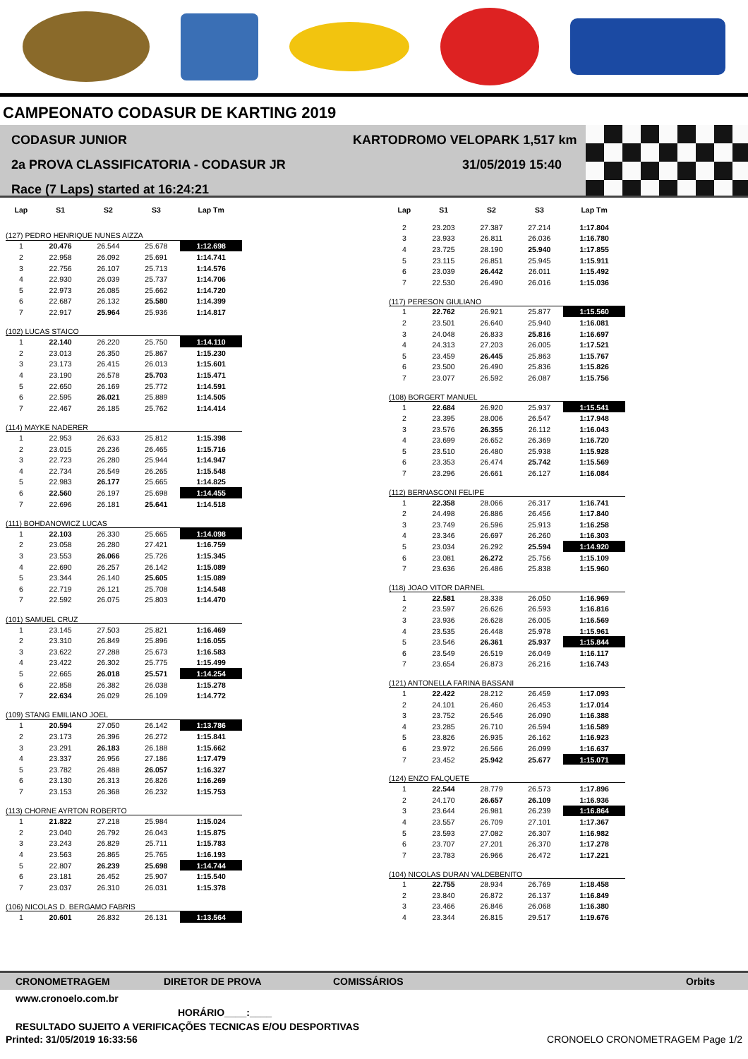CAMPEONATO CODASUR DE KARTING 2019
CODASUR JUNIOR
2a PROVA CLASSIFICATORIA - CODASUR JR
Race (7 Laps) started at 16:24:21
KARTODROMO VELOPARK 1,517 km
31/05/2019 15:40
| Lap | S1 | S2 | S3 | Lap Tm |
| --- | --- | --- | --- | --- |
| (127) PEDRO HENRIQUE NUNES AIZZA | | | | |
| 1 | 20.476 | 26.544 | 25.678 | 1:12.698 |
| 2 | 22.958 | 26.092 | 25.691 | 1:14.741 |
| 3 | 22.756 | 26.107 | 25.713 | 1:14.576 |
| 4 | 22.930 | 26.039 | 25.737 | 1:14.706 |
| 5 | 22.973 | 26.085 | 25.662 | 1:14.720 |
| 6 | 22.687 | 26.132 | 25.580 | 1:14.399 |
| 7 | 22.917 | 25.964 | 25.936 | 1:14.817 |
| (102) LUCAS STAICO | | | | |
| 1 | 22.140 | 26.220 | 25.750 | 1:14.110 |
| 2 | 23.013 | 26.350 | 25.867 | 1:15.230 |
| 3 | 23.173 | 26.415 | 26.013 | 1:15.601 |
| 4 | 23.190 | 26.578 | 25.703 | 1:15.471 |
| 5 | 22.650 | 26.169 | 25.772 | 1:14.591 |
| 6 | 22.595 | 26.021 | 25.889 | 1:14.505 |
| 7 | 22.467 | 26.185 | 25.762 | 1:14.414 |
| (114) MAYKE NADERER | | | | |
| 1 | 22.953 | 26.633 | 25.812 | 1:15.398 |
| 2 | 23.015 | 26.236 | 26.465 | 1:15.716 |
| 3 | 22.723 | 26.280 | 25.944 | 1:14.947 |
| 4 | 22.734 | 26.549 | 26.265 | 1:15.548 |
| 5 | 22.983 | 26.177 | 25.665 | 1:14.825 |
| 6 | 22.560 | 26.197 | 25.698 | 1:14.455 |
| 7 | 22.696 | 26.181 | 25.641 | 1:14.518 |
| (111) BOHDANOWICZ LUCAS | | | | |
| 1 | 22.103 | 26.330 | 25.665 | 1:14.098 |
| 2 | 23.058 | 26.280 | 27.421 | 1:16.759 |
| 3 | 23.553 | 26.066 | 25.726 | 1:15.345 |
| 4 | 22.690 | 26.257 | 26.142 | 1:15.089 |
| 5 | 23.344 | 26.140 | 25.605 | 1:15.089 |
| 6 | 22.719 | 26.121 | 25.708 | 1:14.548 |
| 7 | 22.592 | 26.075 | 25.803 | 1:14.470 |
| (101) SAMUEL CRUZ | | | | |
| 1 | 23.145 | 27.503 | 25.821 | 1:16.469 |
| 2 | 23.310 | 26.849 | 25.896 | 1:16.055 |
| 3 | 23.622 | 27.288 | 25.673 | 1:16.583 |
| 4 | 23.422 | 26.302 | 25.775 | 1:15.499 |
| 5 | 22.665 | 26.018 | 25.571 | 1:14.254 |
| 6 | 22.858 | 26.382 | 26.038 | 1:15.278 |
| 7 | 22.634 | 26.029 | 26.109 | 1:14.772 |
| (109) STANG EMILIANO JOEL | | | | |
| 1 | 20.594 | 27.050 | 26.142 | 1:13.786 |
| 2 | 23.173 | 26.396 | 26.272 | 1:15.841 |
| 3 | 23.291 | 26.183 | 26.188 | 1:15.662 |
| 4 | 23.337 | 26.956 | 27.186 | 1:17.479 |
| 5 | 23.782 | 26.488 | 26.057 | 1:16.327 |
| 6 | 23.130 | 26.313 | 26.826 | 1:16.269 |
| 7 | 23.153 | 26.368 | 26.232 | 1:15.753 |
| (113) CHORNE AYRTON ROBERTO | | | | |
| 1 | 21.822 | 27.218 | 25.984 | 1:15.024 |
| 2 | 23.040 | 26.792 | 26.043 | 1:15.875 |
| 3 | 23.243 | 26.829 | 25.711 | 1:15.783 |
| 4 | 23.563 | 26.865 | 25.765 | 1:16.193 |
| 5 | 22.807 | 26.239 | 25.698 | 1:14.744 |
| 6 | 23.181 | 26.452 | 25.907 | 1:15.540 |
| 7 | 23.037 | 26.310 | 26.031 | 1:15.378 |
| (106) NICOLAS D. BERGAMO FABRIS | | | | |
| 1 | 20.601 | 26.832 | 26.131 | 1:13.564 |
| Lap | S1 | S2 | S3 | Lap Tm |
| --- | --- | --- | --- | --- |
| 2 | 23.203 | 27.387 | 27.214 | 1:17.804 |
| 3 | 23.933 | 26.811 | 26.036 | 1:16.780 |
| 4 | 23.725 | 28.190 | 25.940 | 1:17.855 |
| 5 | 23.115 | 26.851 | 25.945 | 1:15.911 |
| 6 | 23.039 | 26.442 | 26.011 | 1:15.492 |
| 7 | 22.530 | 26.490 | 26.016 | 1:15.036 |
| (117) PERESON GIULIANO | | | | |
| 1 | 22.762 | 26.921 | 25.877 | 1:15.560 |
| 2 | 23.501 | 26.640 | 25.940 | 1:16.081 |
| 3 | 24.048 | 26.833 | 25.816 | 1:16.697 |
| 4 | 24.313 | 27.203 | 26.005 | 1:17.521 |
| 5 | 23.459 | 26.445 | 25.863 | 1:15.767 |
| 6 | 23.500 | 26.490 | 25.836 | 1:15.826 |
| 7 | 23.077 | 26.592 | 26.087 | 1:15.756 |
| (108) BORGERT MANUEL | | | | |
| 1 | 22.684 | 26.920 | 25.937 | 1:15.541 |
| 2 | 23.395 | 28.006 | 26.547 | 1:17.948 |
| 3 | 23.576 | 26.355 | 26.112 | 1:16.043 |
| 4 | 23.699 | 26.652 | 26.369 | 1:16.720 |
| 5 | 23.510 | 26.480 | 25.938 | 1:15.928 |
| 6 | 23.353 | 26.474 | 25.742 | 1:15.569 |
| 7 | 23.296 | 26.661 | 26.127 | 1:16.084 |
| (112) BERNASCONI FELIPE | | | | |
| 1 | 22.358 | 28.066 | 26.317 | 1:16.741 |
| 2 | 24.498 | 26.886 | 26.456 | 1:17.840 |
| 3 | 23.749 | 26.596 | 25.913 | 1:16.258 |
| 4 | 23.346 | 26.697 | 26.260 | 1:16.303 |
| 5 | 23.034 | 26.292 | 25.594 | 1:14.920 |
| 6 | 23.081 | 26.272 | 25.756 | 1:15.109 |
| 7 | 23.636 | 26.486 | 25.838 | 1:15.960 |
| (118) JOAO VITOR DARNEL | | | | |
| 1 | 22.581 | 28.338 | 26.050 | 1:16.969 |
| 2 | 23.597 | 26.626 | 26.593 | 1:16.816 |
| 3 | 23.936 | 26.628 | 26.005 | 1:16.569 |
| 4 | 23.535 | 26.448 | 25.978 | 1:15.961 |
| 5 | 23.546 | 26.361 | 25.937 | 1:15.844 |
| 6 | 23.549 | 26.519 | 26.049 | 1:16.117 |
| 7 | 23.654 | 26.873 | 26.216 | 1:16.743 |
| (121) ANTONELLA FARINA BASSANI | | | | |
| 1 | 22.422 | 28.212 | 26.459 | 1:17.093 |
| 2 | 24.101 | 26.460 | 26.453 | 1:17.014 |
| 3 | 23.752 | 26.546 | 26.090 | 1:16.388 |
| 4 | 23.285 | 26.710 | 26.594 | 1:16.589 |
| 5 | 23.826 | 26.935 | 26.162 | 1:16.923 |
| 6 | 23.972 | 26.566 | 26.099 | 1:16.637 |
| 7 | 23.452 | 25.942 | 25.677 | 1:15.071 |
| (124) ENZO FALQUETE | | | | |
| 1 | 22.544 | 28.779 | 26.573 | 1:17.896 |
| 2 | 24.170 | 26.657 | 26.109 | 1:16.936 |
| 3 | 23.644 | 26.981 | 26.239 | 1:16.864 |
| 4 | 23.557 | 26.709 | 27.101 | 1:17.367 |
| 5 | 23.593 | 27.082 | 26.307 | 1:16.982 |
| 6 | 23.707 | 27.201 | 26.370 | 1:17.278 |
| 7 | 23.783 | 26.966 | 26.472 | 1:17.221 |
| (104) NICOLAS DURAN VALDEBENITO | | | | |
| 1 | 22.755 | 28.934 | 26.769 | 1:18.458 |
| 2 | 23.840 | 26.872 | 26.137 | 1:16.849 |
| 3 | 23.466 | 26.846 | 26.068 | 1:16.380 |
| 4 | 23.344 | 26.815 | 29.517 | 1:19.676 |
CRONOMETRAGEM DIRETOR DE PROVA COMISSÁRIOS Orbits
www.cronoelo.com.br
HORÁRIO____:____
RESULTADO SUJEITO A VERIFICAÇÕES TECNICAS E/OU DESPORTIVAS
Printed: 31/05/2019 16:33:56 CRONOELO CRONOMETRAGEM Page 1/2